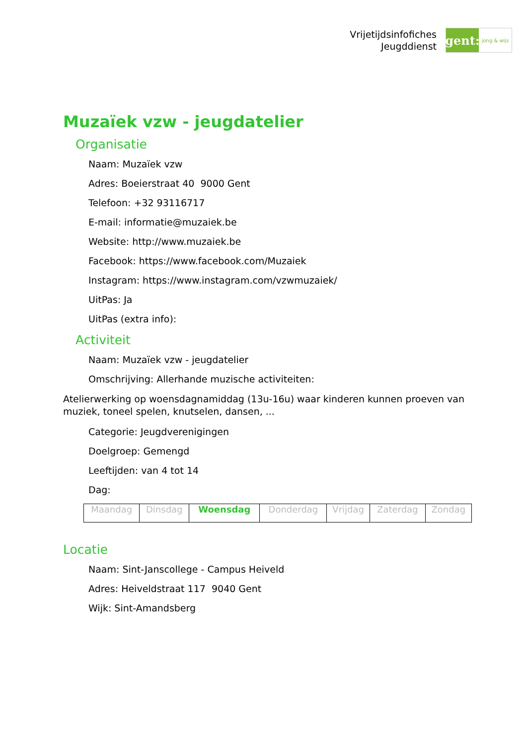Vrijetijdsinfofiches
Jeugddienst
gent:
jong & wijs
Muzaïek vzw - jeugdatelier
Organisatie
Naam: Muzaïek vzw
Adres: Boeierstraat 40 9000 Gent
Telefoon: +32 93116717
E-mail: informatie@muzaiek.be
Website: http://www.muzaiek.be
Facebook: https://www.facebook.com/Muzaiek
Instagram: https://www.instagram.com/vzwmuzaiek/
UitPas: Ja
UitPas (extra info):
Activiteit
Naam: Muzaïek vzw - jeugdatelier
Omschrijving: Allerhande muzische activiteiten:
Atelierwerking op woensdagnamiddag (13u-16u) waar kinderen kunnen proeven van muziek, toneel spelen, knutselen, dansen, ...
Categorie: Jeugdverenigingen
Doelgroep: Gemengd
Leeftijden: van 4 tot 14
Dag:
| Maandag | Dinsdag | Woensdag | Donderdag | Vrijdag | Zaterdag | Zondag |
Locatie
Naam: Sint-Janscollege - Campus Heiveld
Adres: Heiveldstraat 117 9040 Gent
Wijk: Sint-Amandsberg